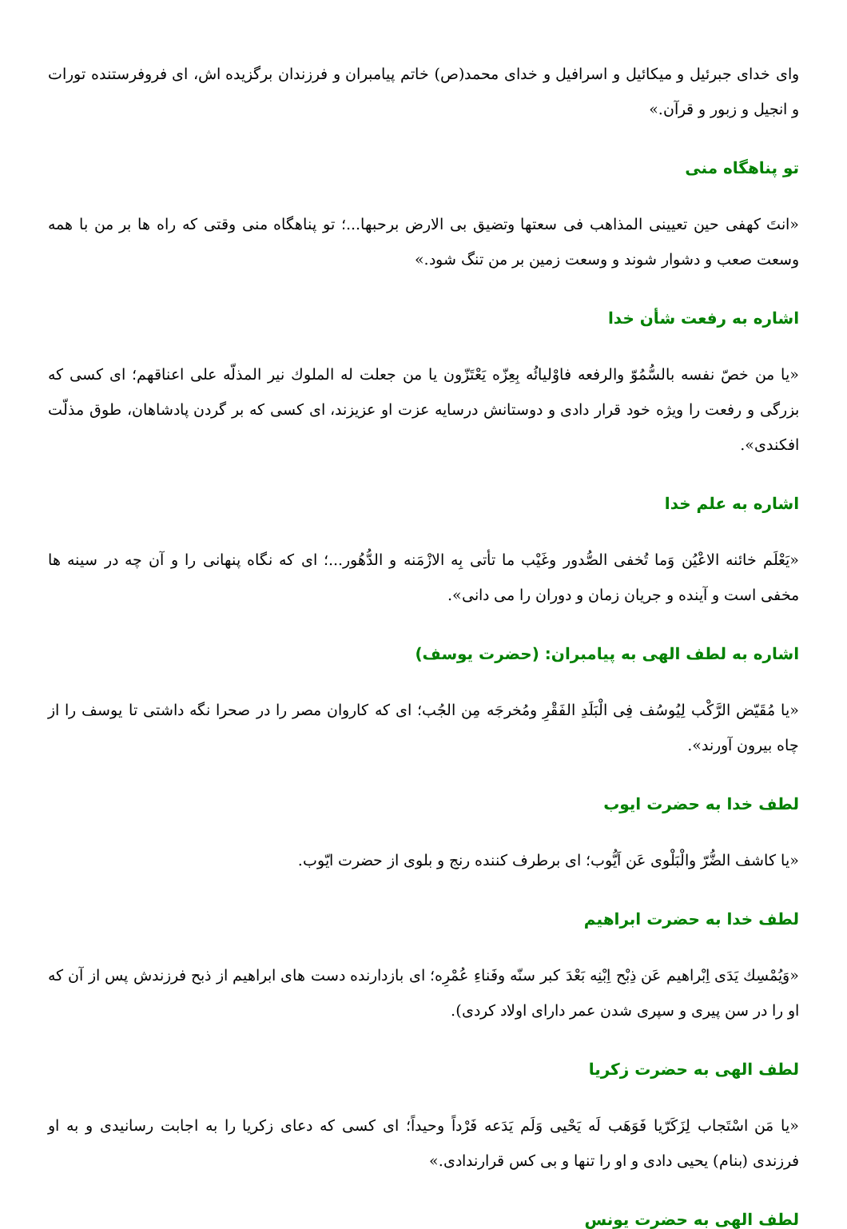وای خدای جبرئیل و میکائیل و اسرافیل و خدای محمد(ص) خاتم پیامبران و فرزندان برگزیده اش، ای فروفرستنده تورات و انجیل و زبور و قرآن.»
تو پناهگاه منی
«انتَ كهفی حین تعیینی المذاهب فی سعتها وتضیق بی الارض برحبها...؛ تو پناهگاه منی وقتی که راه ها بر من با همه وسعت صعب و دشوار شوند و وسعت زمین بر من تنگ شود.»
اشاره به رفعت شأن خدا
«یا من خصّ نفسه بالسُّمُوّ والرفعه فاوْلیائُه بِعِزّه یَعْتَزّون یا من جعلت له الملوك نیر المذلّه علی اعناقهم؛ ای کسی که بزرگی و رفعت را ویژه خود قرار دادی و دوستانش درسایه عزت او عزیزند، ای کسی که بر گردن پادشاهان، طوق مذلّت افکندی».
اشاره به علم خدا
«یَعْلَم خائنه الاعْیُن وَما تُخفی الصُّدور وغَیْب ما تأتی بِه الازْمَنه و الدُّهُور...؛ ای که نگاه پنهانی را و آن چه در سینه ها مخفی است و آینده و جریان زمان و دوران را می دانی».
اشاره به لطف الهی به پیامبران: (حضرت یوسف)
«یا مُقَیّض الرَّکْب لِیُوسُف فِی الْبَلَدِ الفَقْرِ ومُخرجَه مِن الجُب؛ ای که کاروان مصر را در صحرا نگه داشتی تا یوسف را از چاه بیرون آورند».
لطف خدا به حضرت ایوب
«یا کاشف الضُّرّ والْبَلْوی عَن اَیُّوب؛ ای برطرف کننده رنج و بلوی از حضرت ایّوب.
لطف خدا به حضرت ابراهیم
«وَیُمْسِك یَدَی اِبْراهیم عَن ذِبْح اِبْنِه بَعْدَ کبر سنّه وفَناءِ عُمْرِه؛ ای بازدارنده دست های ابراهیم از ذبح فرزندش پس از آن که او را در سن پیری و سپری شدن عمر دارای اولاد کردی).
لطف الهی به حضرت زکریا
«یا مَن اسْتَجاب لِزَکَرّیا فَوَهَب لَه یَحْیی وَلَم یَدَعه فَرْداً وحیداً؛ ای کسی که دعای زکریا را به اجابت رسانیدی و به او فرزندی (بنام) یحیی دادی و او را تنها و بی کس قرارندادی.»
لطف الهی به حضرت یونس